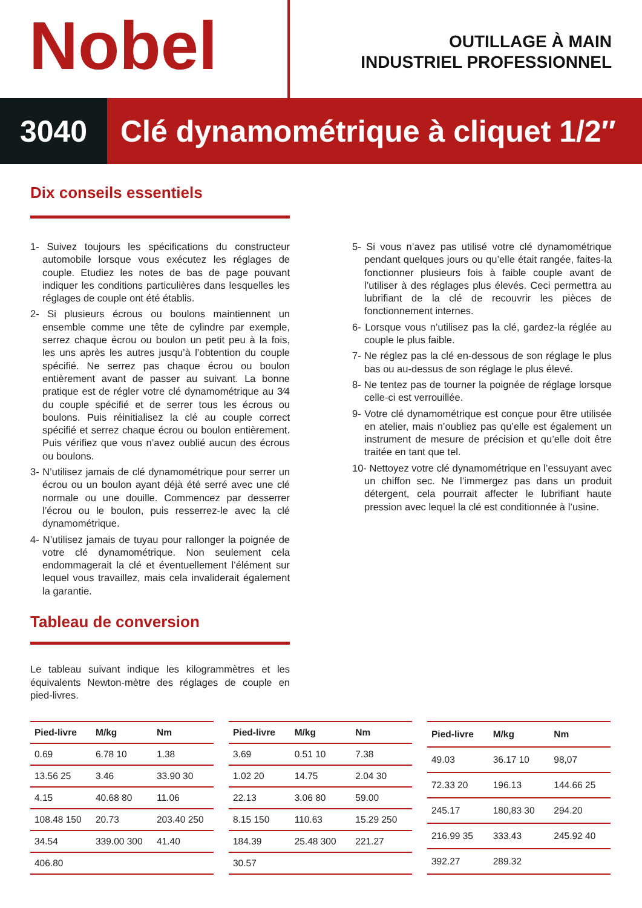Nobel
OUTILLAGE À MAIN
INDUSTRIEL PROFESSIONNEL
3040 Clé dynamométrique à cliquet 1/2″
Dix conseils essentiels
1- Suivez toujours les spécifications du constructeur automobile lorsque vous exécutez les réglages de couple. Etudiez les notes de bas de page pouvant indiquer les conditions particulières dans lesquelles les réglages de couple ont été établis.
2- Si plusieurs écrous ou boulons maintiennent un ensemble comme une tête de cylindre par exemple, serrez chaque écrou ou boulon un petit peu à la fois, les uns après les autres jusqu’à l’obtention du couple spécifié. Ne serrez pas chaque écrou ou boulon entièrement avant de passer au suivant. La bonne pratique est de régler votre clé dynamométrique au 3⁄4 du couple spécifié et de serrer tous les écrous ou boulons. Puis réinitialisez la clé au couple correct spécifié et serrez chaque écrou ou boulon entièrement. Puis vérifiez que vous n’avez oublié aucun des écrous ou boulons.
3- N’utilisez jamais de clé dynamométrique pour serrer un écrou ou un boulon ayant déjà été serré avec une clé normale ou une douille. Commencez par desserrer l’écrou ou le boulon, puis resserrez-le avec la clé dynamométrique.
4- N’utilisez jamais de tuyau pour rallonger la poignée de votre clé dynamométrique. Non seulement cela endommagerait la clé et éventuellement l’élément sur lequel vous travaillez, mais cela invaliderait également la garantie.
Tableau de conversion
Le tableau suivant indique les kilogrammètres et les équivalents Newton-mètre des réglages de couple en pied-livres.
5- Si vous n’avez pas utilisé votre clé dynamométrique pendant quelques jours ou qu’elle était rangée, faites-la fonctionner plusieurs fois à faible couple avant de l’utiliser à des réglages plus élevés. Ceci permettra au lubrifiant de la clé de recouvrir les pièces de fonctionnement internes.
6- Lorsque vous n’utilisez pas la clé, gardez-la réglée au couple le plus faible.
7- Ne réglez pas la clé en-dessous de son réglage le plus bas ou au-dessus de son réglage le plus élevé.
8- Ne tentez pas de tourner la poignée de réglage lorsque celle-ci est verrouillée.
9- Votre clé dynamométrique est conçue pour être utilisée en atelier, mais n’oubliez pas qu’elle est également un instrument de mesure de précision et qu’elle doit être traitée en tant que tel.
10- Nettoyez votre clé dynamométrique en l’essuyant avec un chiffon sec. Ne l’immergez pas dans un produit détergent, cela pourrait affecter le lubrifiant haute pression avec lequel la clé est conditionnée à l’usine.
| Pied-livre | M/kg | Nm |
| --- | --- | --- |
| 0.69 | 6.78 10 | 1.38 |
| 13.56 25 | 3.46 | 33.90 30 |
| 4.15 | 40.68 80 | 11.06 |
| 108.48 150 | 20.73 | 203.40 250 |
| 34.54 | 339.00 300 | 41.40 |
| 406.80 | | |
| Pied-livre | M/kg | Nm |
| --- | --- | --- |
| 3.69 | 0.51 10 | 7.38 |
| 1.02 20 | 14.75 | 2.04 30 |
| 22.13 | 3.06 80 | 59.00 |
| 8.15 150 | 110.63 | 15.29 250 |
| 184.39 | 25.48 300 | 221.27 |
| 30.57 | | |
| Pied-livre | M/kg | Nm |
| --- | --- | --- |
| 49.03 | 36.17 10 | 98,07 |
| 72.33 20 | 196.13 | 144.66 25 |
| 245.17 | 180,83 30 | 294.20 |
| 216.99 35 | 333.43 | 245.92 40 |
| 392.27 | 289.32 | |